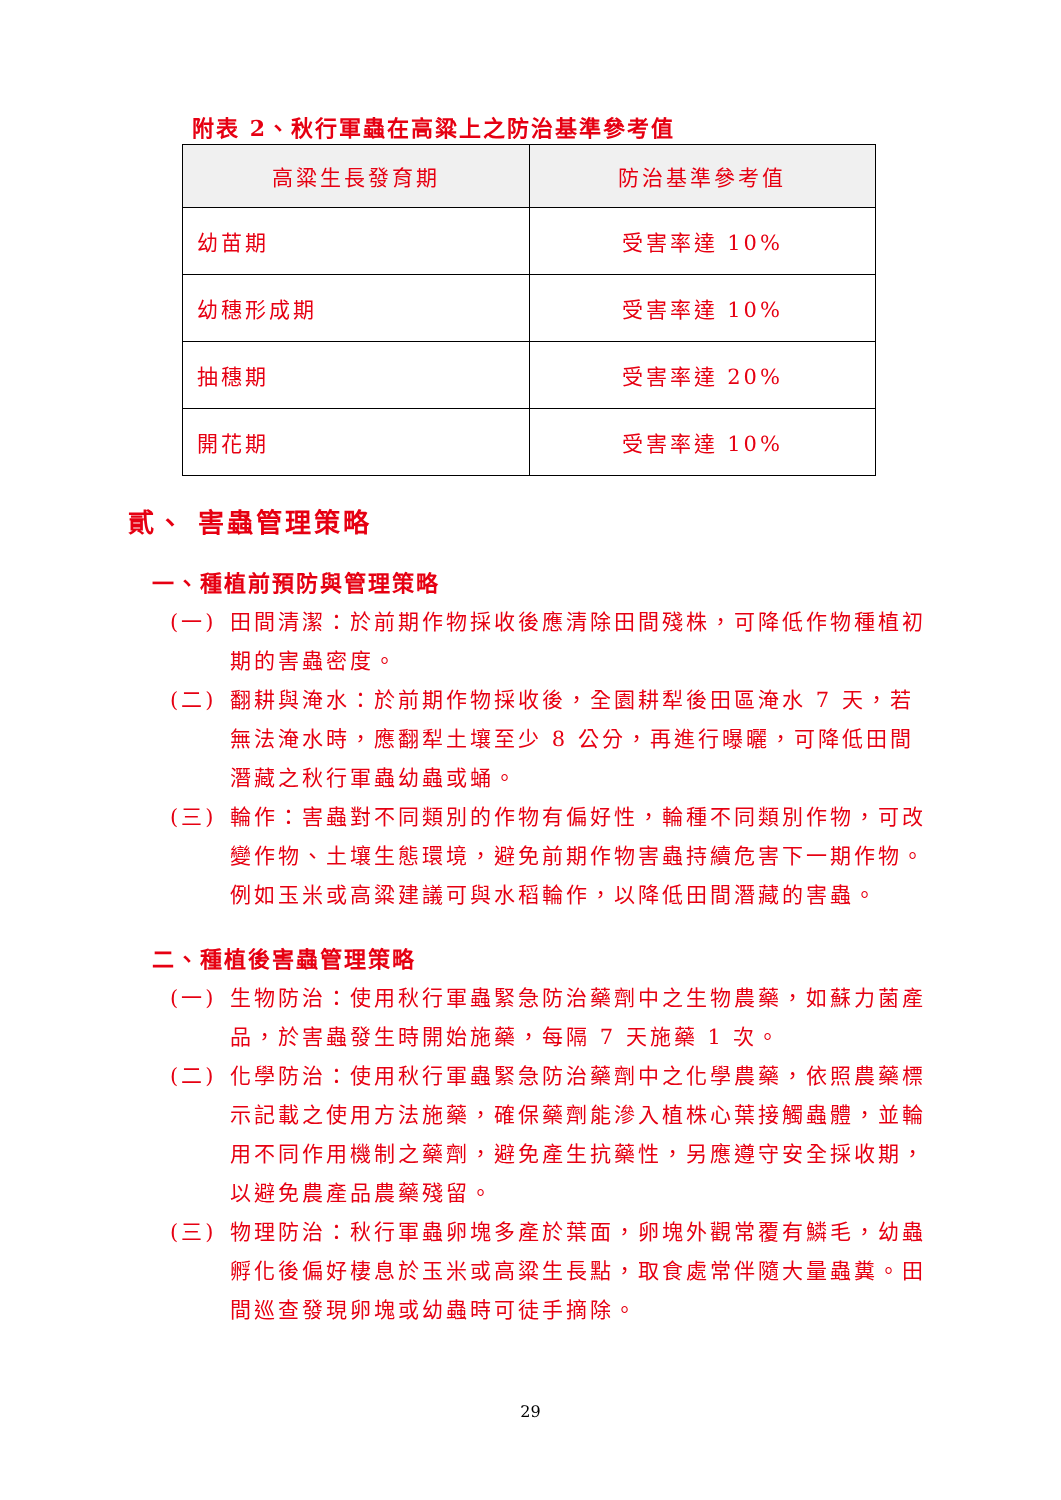附表 2、秋行軍蟲在高粱上之防治基準參考值
| 高粱生長發育期 | 防治基準參考值 |
| --- | --- |
| 幼苗期 | 受害率達 10% |
| 幼穗形成期 | 受害率達 10% |
| 抽穗期 | 受害率達 20% |
| 開花期 | 受害率達 10% |
貳、 害蟲管理策略
一、種植前預防與管理策略
(一) 田間清潔：於前期作物採收後應清除田間殘株，可降低作物種植初期的害蟲密度。
(二) 翻耕與淹水：於前期作物採收後，全園耕犁後田區淹水 7 天，若無法淹水時，應翻犁土壤至少 8 公分，再進行曝曬，可降低田間潛藏之秋行軍蟲幼蟲或蛹。
(三) 輪作：害蟲對不同類別的作物有偏好性，輪種不同類別作物，可改變作物、土壤生態環境，避免前期作物害蟲持續危害下一期作物。例如玉米或高粱建議可與水稻輪作，以降低田間潛藏的害蟲。
二、種植後害蟲管理策略
(一) 生物防治：使用秋行軍蟲緊急防治藥劑中之生物農藥，如蘇力菌產品，於害蟲發生時開始施藥，每隔 7 天施藥 1 次。
(二) 化學防治：使用秋行軍蟲緊急防治藥劑中之化學農藥，依照農藥標示記載之使用方法施藥，確保藥劑能滲入植株心葉接觸蟲體，並輪用不同作用機制之藥劑，避免產生抗藥性，另應遵守安全採收期，以避免農產品農藥殘留。
(三) 物理防治：秋行軍蟲卵塊多產於葉面，卵塊外觀常覆有鱗毛，幼蟲孵化後偏好棲息於玉米或高粱生長點，取食處常伴隨大量蟲糞。田間巡查發現卵塊或幼蟲時可徒手摘除。
29